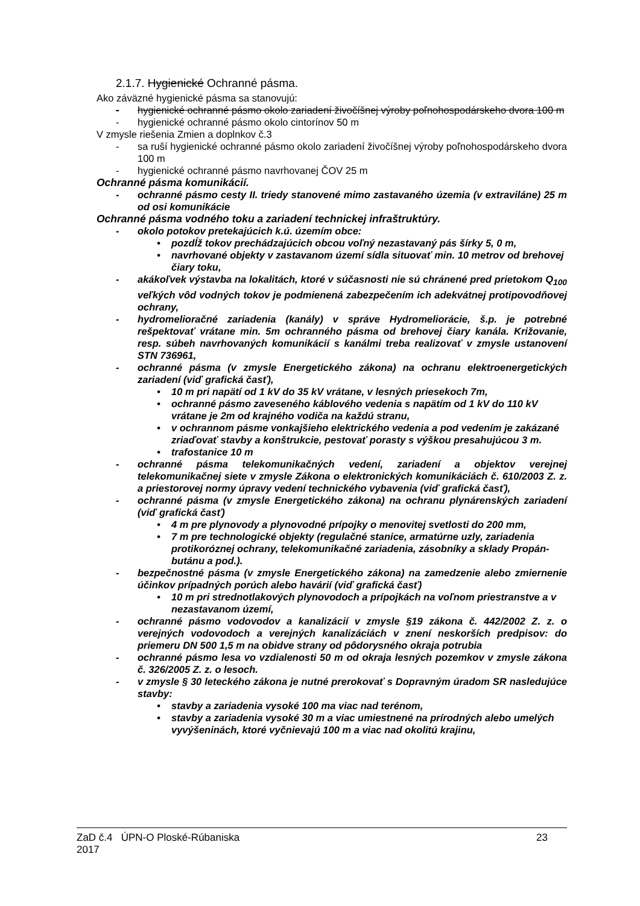2.1.7. Hygienické Ochranné pásma.
Ako záväzné hygienické pásma sa stanovujú:
- hygienické ochranné pásmo okolo zariadení živočíšnej výroby poľnohospodárskeho dvora 100 m
- hygienické ochranné pásmo okolo cintorínov 50 m
V zmysle riešenia Zmien a doplnkov č.3
- sa ruší hygienické ochranné pásmo okolo zariadení živočíšnej výroby poľnohospodárskeho dvora 100 m
- hygienické ochranné pásmo navrhovanej ČOV 25 m
Ochranné pásma komunikácií.
- ochranné pásmo cesty II. triedy stanovené mimo zastavaného územia (v extraviláne) 25 m od osi komunikácie
Ochranné pásma vodného toku a zariadení technickej infraštruktúry.
- okolo potokov pretekajúcich k.ú. územím obce:
• pozdĺž tokov prechádzajúcich obcou voľný nezastavaný pás šírky 5, 0 m,
• navrhované objekty v zastavanom území sídla situovať min. 10 metrov od brehovej čiary toku,
- akákoľvek výstavba na lokalitách, ktoré v súčasnosti nie sú chránené pred prietokom Q<sub>100</sub> veľkých vôd vodných tokov je podmienená zabezpečením ich adekvátnej protipovodňovej ochrany,
- hydromelioračné zariadenia (kanály) v správe Hydromeliorácie, š.p. je potrebné rešpektovať vrátane min. 5m ochranného pásma od brehovej čiary kanála. Križovanie, resp. súbeh navrhovaných komunikácií s kanálmi treba realizovať v zmysle ustanovení STN 736961,
- ochranné pásma (v zmysle Energetického zákona) na ochranu elektroenergetických zariadení (viď grafická časť),
• 10 m pri napätí od 1 kV do 35 kV vrátane, v lesných priesekoch 7m,
• ochranné pásmo zaveseného káblového vedenia s napätím od 1 kV do 110 kV vrátane je 2m od krajného vodiča na každú stranu,
• v ochrannom pásme vonkajšieho elektrického vedenia a pod vedením je zakázané zriaďovať stavby a konštrukcie, pestovať porasty s výškou presahujúcou 3 m.
• trafostanice 10 m
- ochranné pásma telekomunikačných vedení, zariadení a objektov verejnej telekomunikačnej siete v zmysle Zákona o elektronických komunikáciách č. 610/2003 Z. z. a priestorovej normy úpravy vedení technického vybavenia (viď grafická časť),
- ochranné pásma (v zmysle Energetického zákona) na ochranu plynárenských zariadení (viď grafická časť)
• 4 m pre plynovody a plynovodné prípojky o menovitej svetlosti do 200 mm,
• 7 m pre technologické objekty (regulačné stanice, armatúrne uzly, zariadenia protikoróznej ochrany, telekomunikačné zariadenia, zásobníky a sklady Propán-butánu a pod.).
- bezpečnostné pásma (v zmysle Energetického zákona) na zamedzenie alebo zmiernenie účinkov prípadných porúch alebo havárií (viď grafická časť)
• 10 m pri strednotlakových plynovodoch a prípojkách na voľnom priestranstve a v nezastavanom území,
- ochranné pásmo vodovodov a kanalizácií v zmysle §19 zákona č. 442/2002 Z. z. o verejných vodovodoch a verejných kanalizáciách v znení neskorších predpisov: do priemeru DN 500 1,5 m na obidve strany od pôdorysného okraja potrubia
- ochranné pásmo lesa vo vzdialenosti 50 m od okraja lesných pozemkov v zmysle zákona č. 326/2005 Z. z. o lesoch.
- v zmysle § 30 leteckého zákona je nutné prerokovať s Dopravným úradom SR nasledujúce stavby:
• stavby a zariadenia vysoké 100 ma viac nad terénom,
• stavby a zariadenia vysoké 30 m a viac umiestnené na prírodných alebo umelých vyvýšeninách, ktoré vyčnievajú 100 m a viac nad okolitú krajinu,
ZaD č.4 ÚPN-O Ploské-Rúbaniska
2017 23